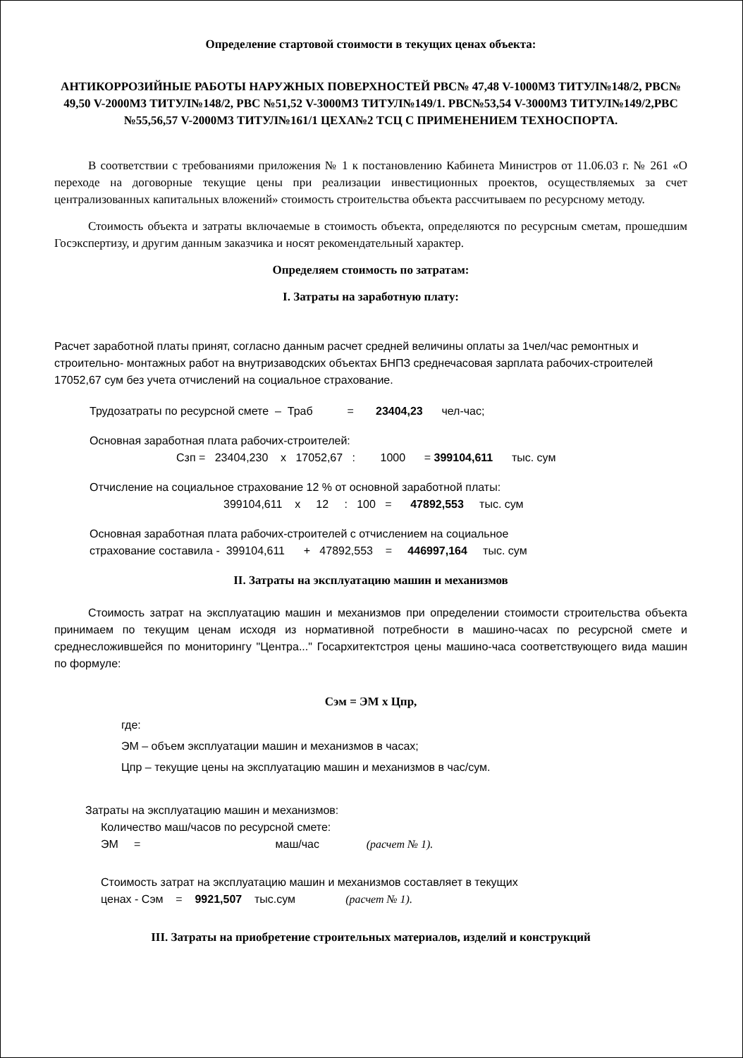Определение стартовой стоимости в текущих ценах объекта:
АНТИКОРРОЗИЙНЫЕ РАБОТЫ НАРУЖНЫХ ПОВЕРХНОСТЕЙ РВС№ 47,48 V-1000М3 ТИТУЛ№148/2, РВС№ 49,50 V-2000М3 ТИТУЛ№148/2, РВС №51,52 V-3000М3 ТИТУЛ№149/1. РВС№53,54 V-3000М3 ТИТУЛ№149/2,РВС №55,56,57 V-2000М3 ТИТУЛ№161/1 ЦЕХА№2 ТСЦ С ПРИМЕНЕНИЕМ ТЕХНОСПОРТА.
В соответствии с требованиями приложения № 1 к постановлению Кабинета Министров от 11.06.03 г. № 261 «О переходе на договорные текущие цены при реализации инвестиционных проектов, осуществляемых за счет централизованных капитальных вложений» стоимость строительства объекта рассчитываем по ресурсному методу.
Стоимость объекта и затраты включаемые в стоимость объекта, определяются по ресурсным сметам, прошедшим Госэкспертизу, и другим данным заказчика и носят рекомендательный характер.
Определяем стоимость по затратам:
I. Затраты на заработную плату:
Расчет заработной платы принят, согласно данным расчет средней величины оплаты за 1чел/час ремонтных и строительно- монтажных работ на внутризаводских объектах БНПЗ среднечасовая зарплата рабочих-строителей 17052,67 сум без учета отчислений на социальное страхование.
Трудозатраты по ресурсной смете – Траб = 23404,23 чел-час;
Основная заработная плата рабочих-строителей:
Сзп = 23404,230 х 17052,67 : 1000 = 399104,611 тыс. сум
Отчисление на социальное страхование 12 % от основной заработной платы:
399104,611 х 12 : 100 = 47892,553 тыс. сум
Основная заработная плата рабочих-строителей с отчислением на социальное
страхование составила - 399104,611 + 47892,553 = 446997,164 тыс. сум
II. Затраты на эксплуатацию машин и механизмов
Стоимость затрат на эксплуатацию машин и механизмов при определении стоимости строительства объекта принимаем по текущим ценам исходя из нормативной потребности в машино-часах по ресурсной смете и среднесложившейся по мониторингу "Центра..." Госархитектстроя цены машино-часа соответствующего вида машин по формуле:
Сэм = ЭМ х Цпр,
где:
ЭМ – объем эксплуатации машин и механизмов в часах;
Цпр – текущие цены на эксплуатацию машин и механизмов в час/сум.
Затраты на эксплуатацию машин и механизмов:
Количество маш/часов по ресурсной смете:
ЭМ = маш/час (расчет № 1).
Стоимость затрат на эксплуатацию машин и механизмов составляет в текущих
ценах - Сэм = 9921,507 тыс.сум (расчет № 1).
III. Затраты на приобретение строительных материалов, изделий и конструкций